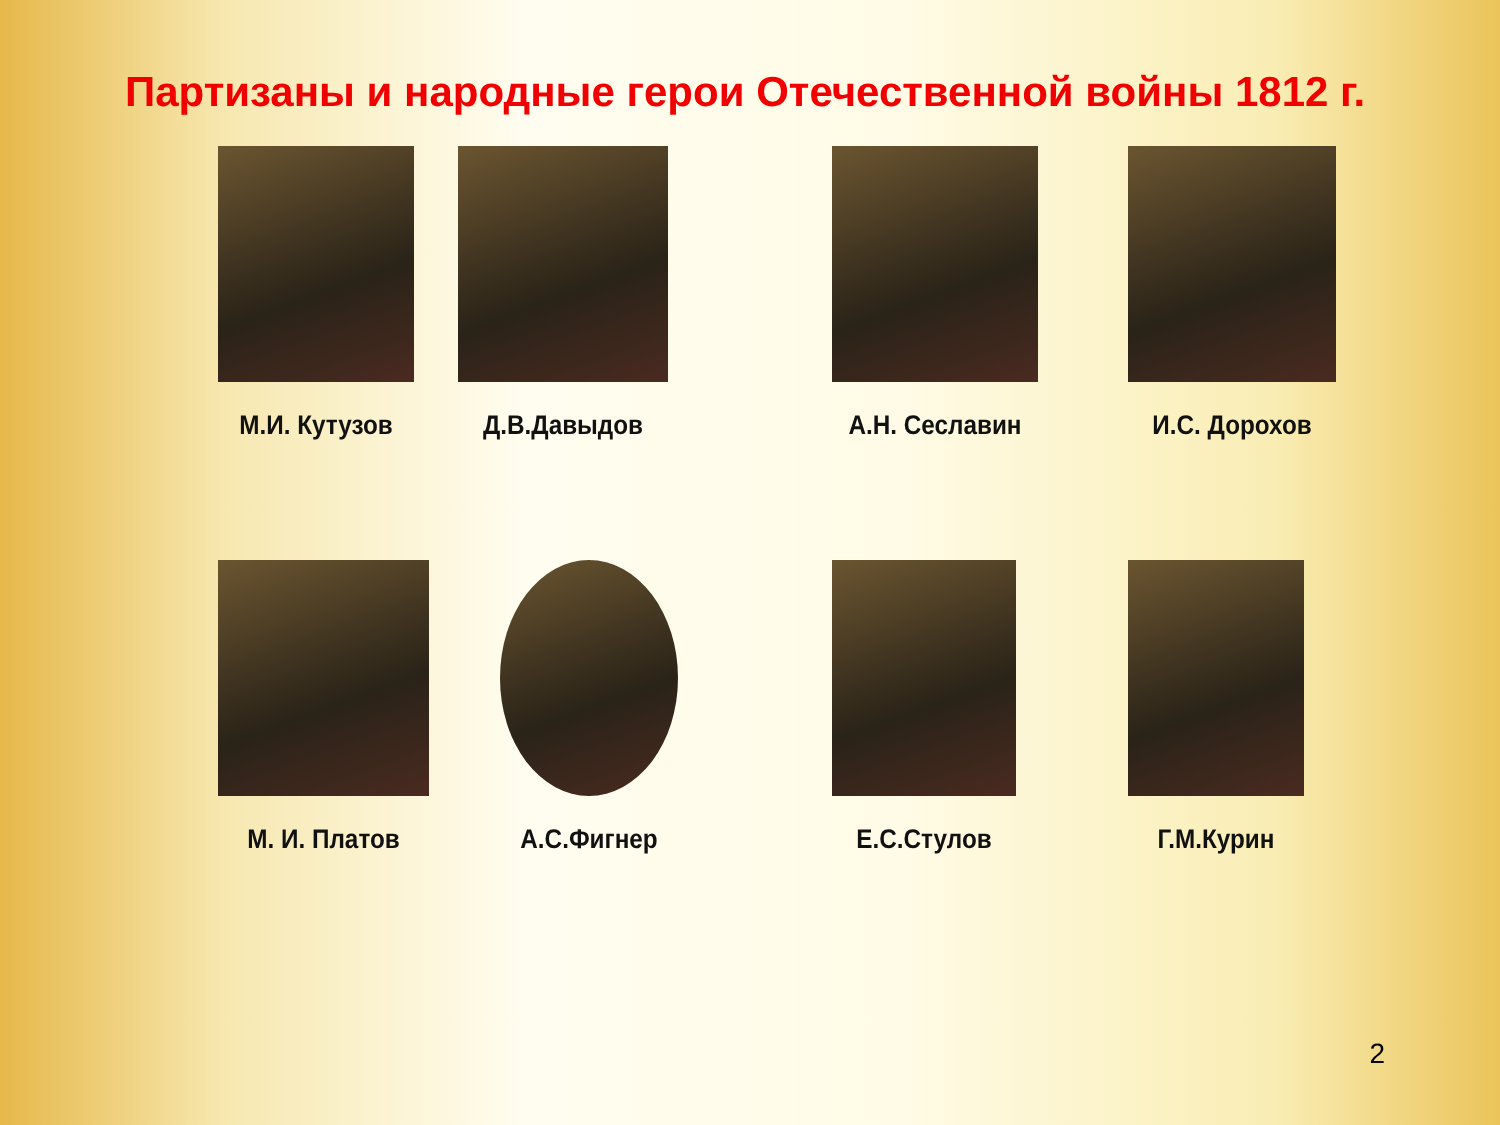Партизаны и народные герои Отечественной войны 1812 г.
М.И. Кутузов Д.В.Давыдов А.Н. Сеславин И.С. Дорохов
М. И. Платов А.С.Фигнер Е.С.Стулов Г.М.Курин
2